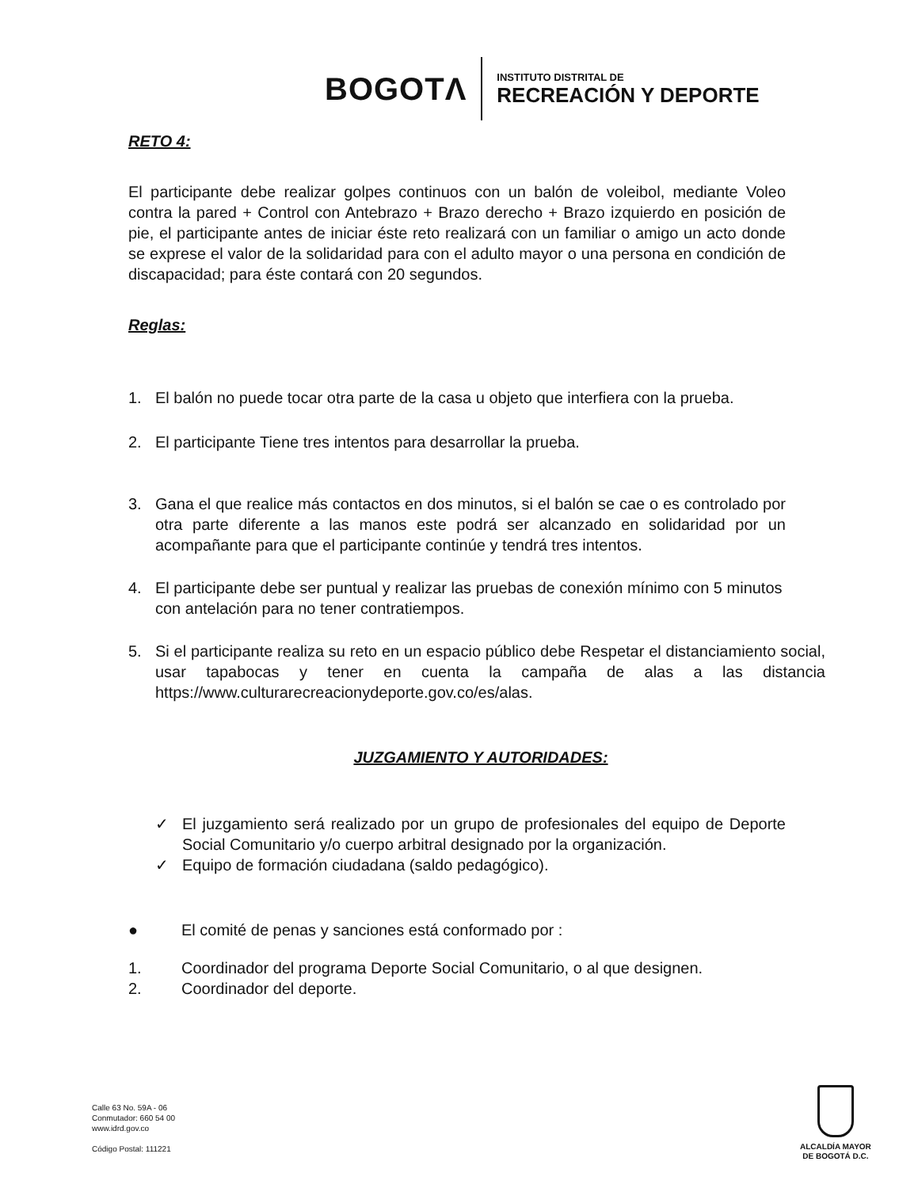BOGOTΛ INSTITUTO DISTRITAL DE
RECREACIÓN Y DEPORTE
RETO 4:
El participante debe realizar golpes continuos con un balón de voleibol, mediante Voleo contra la pared + Control con Antebrazo + Brazo derecho + Brazo izquierdo en posición de pie, el participante antes de iniciar éste reto realizará con un familiar o amigo un acto donde se exprese el valor de la solidaridad para con el adulto mayor o una persona en condición de discapacidad; para éste contará con 20 segundos.
Reglas:
1. El balón no puede tocar otra parte de la casa u objeto que interfiera con la prueba.
2. El participante Tiene tres intentos para desarrollar la prueba.
3. Gana el que realice más contactos en dos minutos, si el balón se cae o es controlado por otra parte diferente a las manos este podrá ser alcanzado en solidaridad por un acompañante para que el participante continúe y tendrá tres intentos.
4. El participante debe ser puntual y realizar las pruebas de conexión mínimo con 5 minutos con antelación para no tener contratiempos.
5. Si el participante realiza su reto en un espacio público debe Respetar el distanciamiento social, usar tapabocas y tener en cuenta la campaña de alas a las distancia https://www.culturarecreacionydeporte.gov.co/es/alas.
JUZGAMIENTO Y AUTORIDADES:
✓ El juzgamiento será realizado por un grupo de profesionales del equipo de Deporte Social Comunitario y/o cuerpo arbitral designado por la organización.
✓ Equipo de formación ciudadana (saldo pedagógico).
● El comité de penas y sanciones está conformado por :
1. Coordinador del programa Deporte Social Comunitario, o al que designen.
2. Coordinador del deporte.
Calle 63 No. 59A - 06
Conmutador: 660 54 00
www.idrd.gov.co
Código Postal: 111221
ALCALDÍA MAYOR
DE BOGOTÁ D.C.